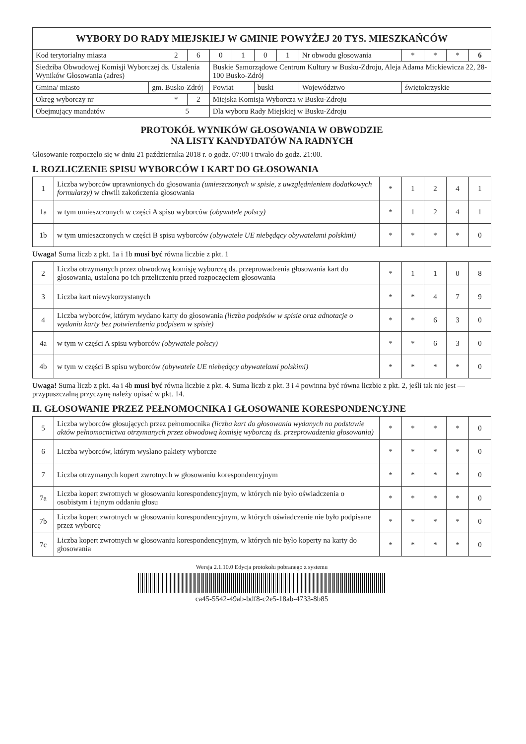| WYBORY DO RADY MIEJSKIEJ W GMINIE POWYŻEJ 20 TYS. MIESZKAŃCÓW | | | | | | | | | | | | | |
| Kod terytorialny miasta | | 2 | 6 | 0 | 1 | 0 | 1 | Nr obwodu głosowania | | * | * | * | 6 |
| Siedziba Obwodowej Komisji Wyborczej ds. Ustalenia Wyników Głosowania (adres) | | | | Buskie Samorządowe Centrum Kultury w Busku-Zdroju, Aleja Adama Mickiewicza 22, 28-100 Busko-Zdrój | | | | | | | | | |
| Gmina/ miasto | gm. Busko-Zdrój | | | Powiat | | buski | | | Województwo | świętokrzyskie | | | |
| Okręg wyborczy nr | | * | 2 | Miejska Komisja Wyborcza w Busku-Zdroju | | | | | | | | | |
| Obejmujący mandatów | | 5 | | Dla wyboru Rady Miejskiej w Busku-Zdroju | | | | | | | | | |
PROTOKÓŁ WYNIKÓW GŁOSOWANIA W OBWODZIE
NA LISTY KANDYDATÓW NA RADNYCH
Głosowanie rozpoczęło się w dniu 21 października 2018 r. o godz. 07:00 i trwało do godz. 21:00.
I. ROZLICZENIE SPISU WYBORCÓW I KART DO GŁOSOWANIA
| 1 | Liczba wyborców uprawnionych do głosowania (umieszczonych w spisie, z uwzględnieniem dodatkowych formularzy) w chwili zakończenia głosowania | * | 1 | 2 | 4 | 1 |
| 1a | w tym umieszczonych w części A spisu wyborców (obywatele polscy) | * | 1 | 2 | 4 | 1 |
| 1b | w tym umieszczonych w części B spisu wyborców (obywatele UE niebędący obywatelami polskimi) | * | * | * | * | 0 |
Uwaga! Suma liczb z pkt. 1a i 1b musi być równa liczbie z pkt. 1
| 2 | Liczba otrzymanych przez obwodową komisję wyborczą ds. przeprowadzenia głosowania kart do głosowania, ustalona po ich przeliczeniu przed rozpoczęciem głosowania | * | 1 | 1 | 0 | 8 |
| 3 | Liczba kart niewykorzystanych | * | * | 4 | 7 | 9 |
| 4 | Liczba wyborców, którym wydano karty do głosowania (liczba podpisów w spisie oraz adnotacje o wydaniu karty bez potwierdzenia podpisem w spisie) | * | * | 6 | 3 | 0 |
| 4a | w tym w części A spisu wyborców (obywatele polscy) | * | * | 6 | 3 | 0 |
| 4b | w tym w części B spisu wyborców (obywatele UE niebędący obywatelami polskimi) | * | * | * | * | 0 |
Uwaga! Suma liczb z pkt. 4a i 4b musi być równa liczbie z pkt. 4. Suma liczb z pkt. 3 i 4 powinna być równa liczbie z pkt. 2, jeśli tak nie jest — przypuszczalną przyczynę należy opisać w pkt. 14.
II. GŁOSOWANIE PRZEZ PEŁNOMOCNIKA I GŁOSOWANIE KORESPONDENCYJNE
| 5 | Liczba wyborców głosujących przez pełnomocnika (liczba kart do głosowania wydanych na podstawie aktów pełnomocnictwa otrzymanych przez obwodową komisję wyborczą ds. przeprowadzenia głosowania) | * | * | * | * | 0 |
| 6 | Liczba wyborców, którym wysłano pakiety wyborcze | * | * | * | * | 0 |
| 7 | Liczba otrzymanych kopert zwrotnych w głosowaniu korespondencyjnym | * | * | * | * | 0 |
| 7a | Liczba kopert zwrotnych w głosowaniu korespondencyjnym, w których nie było oświadczenia o osobistym i tajnym oddaniu głosu | * | * | * | * | 0 |
| 7b | Liczba kopert zwrotnych w głosowaniu korespondencyjnym, w których oświadczenie nie było podpisane przez wyborcę | * | * | * | * | 0 |
| 7c | Liczba kopert zwrotnych w głosowaniu korespondencyjnym, w których nie było koperty na karty do głosowania | * | * | * | * | 0 |
Wersja 2.1.10.0 Edycja protokołu pobranego z systemu
ca45-5542-49ab-bdf8-c2e5-18ab-4733-8b85